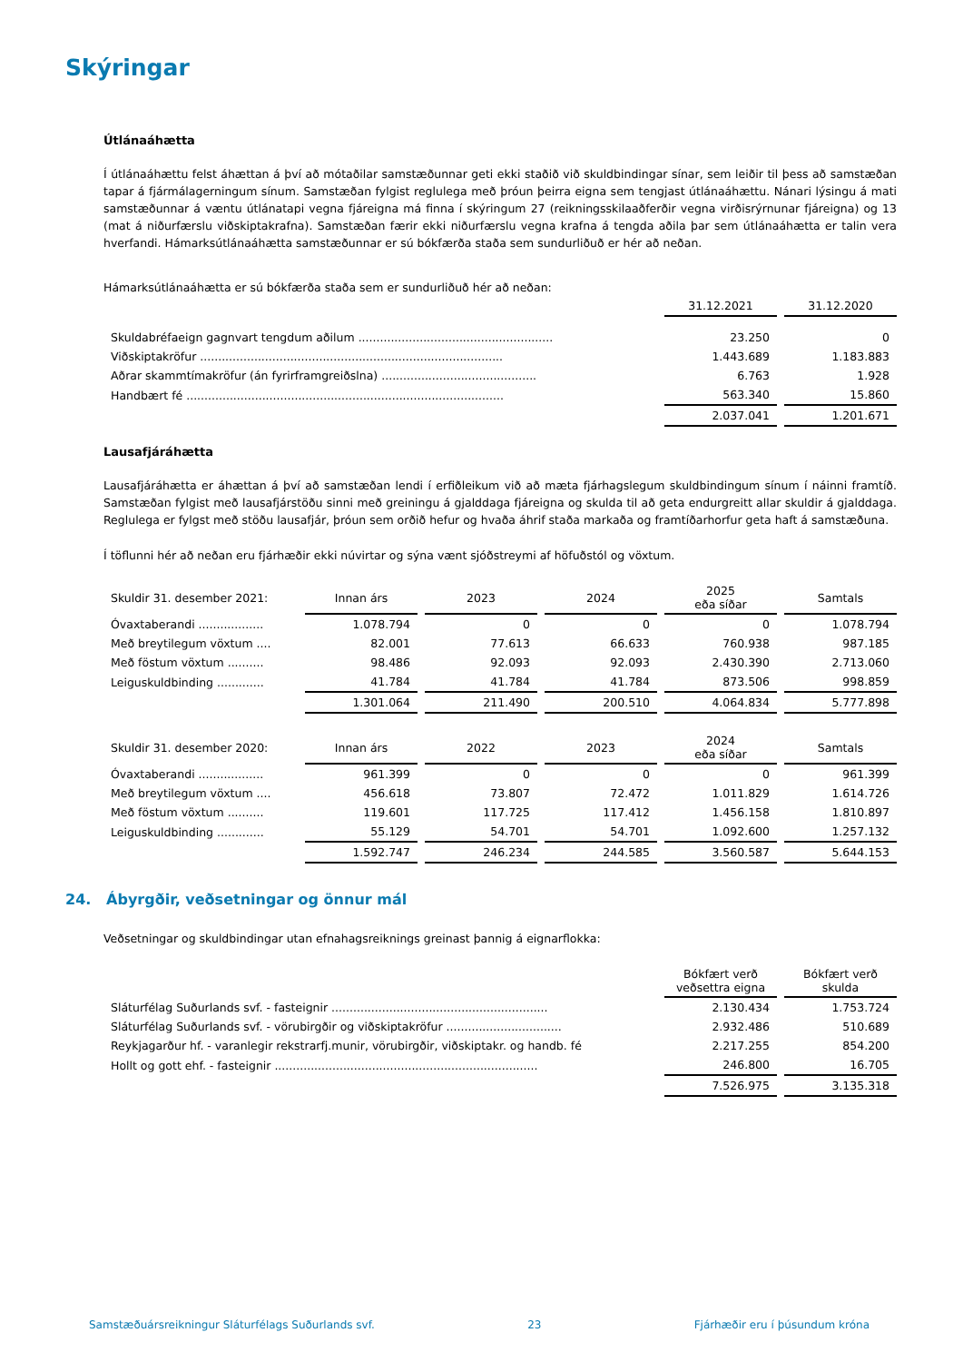Skýringar
Útlánaáhætta
Í útlánaáhættu felst áhættan á því að mótaðilar samstæðunnar geti ekki staðið við skuldbindingar sínar, sem leiðir til þess að samstæðan tapar á fjármálagerningum sínum. Samstæðan fylgist reglulega með þróun þeirra eigna sem tengjast útlánaáhættu. Nánari lýsingu á mati samstæðunnar á væntu útlánatapi vegna fjáreigna má finna í skýringum 27 (reikningsskilaaðferðir vegna virðisrýrnunar fjáreigna) og 13 (mat á niðurfærslu viðskiptakrafna). Samstæðan færir ekki niðurfærslu vegna krafna á tengda aðila þar sem útlánaáhætta er talin vera hverfandi. Hámarksútlánaáhætta samstæðunnar er sú bókfærða staða sem sundurliðuð er hér að neðan.
Hámarksútlánaáhætta er sú bókfærða staða sem er sundurliðuð hér að neðan:
| | 31.12.2021 | | 31.12.2020 |
| Skuldabréfaeign gagnvart tengdum aðilum ...................................................... | 23.250 | | 0 |
| Viðskiptakröfur .................................................................................... | 1.443.689 | | 1.183.883 |
| Aðrar skammtímakröfur (án fyrirframgreiðslna) ........................................... | 6.763 | | 1.928 |
| Handbært fé ........................................................................................ | 563.340 | | 15.860 |
| | 2.037.041 | | 1.201.671 |
Lausafjáráhætta
Lausafjáráhætta er áhættan á því að samstæðan lendi í erfiðleikum við að mæta fjárhagslegum skuldbindingum sínum í náinni framtíð. Samstæðan fylgist með lausafjárstöðu sinni með greiningu á gjalddaga fjáreigna og skulda til að geta endurgreitt allar skuldir á gjalddaga. Reglulega er fylgst með stöðu lausafjár, þróun sem orðið hefur og hvaða áhrif staða markaða og framtíðarhorfur geta haft á samstæðuna.
Í töflunni hér að neðan eru fjárhæðir ekki núvirtar og sýna vænt sjóðstreymi af höfuðstól og vöxtum.
| Skuldir 31. desember 2021: | Innan árs | | 2023 | | 2024 | | 2025 eða síðar | | Samtals |
| Óvaxtaberandi .................. | 1.078.794 | | 0 | | 0 | | 0 | | 1.078.794 |
| Með breytilegum vöxtum .... | 82.001 | | 77.613 | | 66.633 | | 760.938 | | 987.185 |
| Með föstum vöxtum .......... | 98.486 | | 92.093 | | 92.093 | | 2.430.390 | | 2.713.060 |
| Leiguskuldbinding ............. | 41.784 | | 41.784 | | 41.784 | | 873.506 | | 998.859 |
| | 1.301.064 | | 211.490 | | 200.510 | | 4.064.834 | | 5.777.898 |
| Skuldir 31. desember 2020: | Innan árs | | 2022 | | 2023 | | 2024 eða síðar | | Samtals |
| Óvaxtaberandi .................. | 961.399 | | 0 | | 0 | | 0 | | 961.399 |
| Með breytilegum vöxtum .... | 456.618 | | 73.807 | | 72.472 | | 1.011.829 | | 1.614.726 |
| Með föstum vöxtum .......... | 119.601 | | 117.725 | | 117.412 | | 1.456.158 | | 1.810.897 |
| Leiguskuldbinding ............. | 55.129 | | 54.701 | | 54.701 | | 1.092.600 | | 1.257.132 |
| | 1.592.747 | | 246.234 | | 244.585 | | 3.560.587 | | 5.644.153 |
24. Ábyrgðir, veðsetningar og önnur mál
Veðsetningar og skuldbindingar utan efnahagsreiknings greinast þannig á eignarflokka:
| | Bókfært verð veðsettra eigna | | Bókfært verð skulda |
| Sláturfélag Suðurlands svf. - fasteignir ............................................................ | 2.130.434 | | 1.753.724 |
| Sláturfélag Suðurlands svf. - vörubirgðir og viðskiptakröfur ................................ | 2.932.486 | | 510.689 |
| Reykjagarður hf. - varanlegir rekstrarfj.munir, vörubirgðir, viðskiptakr. og handb. fé | 2.217.255 | | 854.200 |
| Hollt og gott ehf. - fasteignir ......................................................................... | 246.800 | | 16.705 |
| | 7.526.975 | | 3.135.318 |
Samstæðuársreikningur Sláturfélags Suðurlands svf. 23 Fjárhæðir eru í þúsundum króna